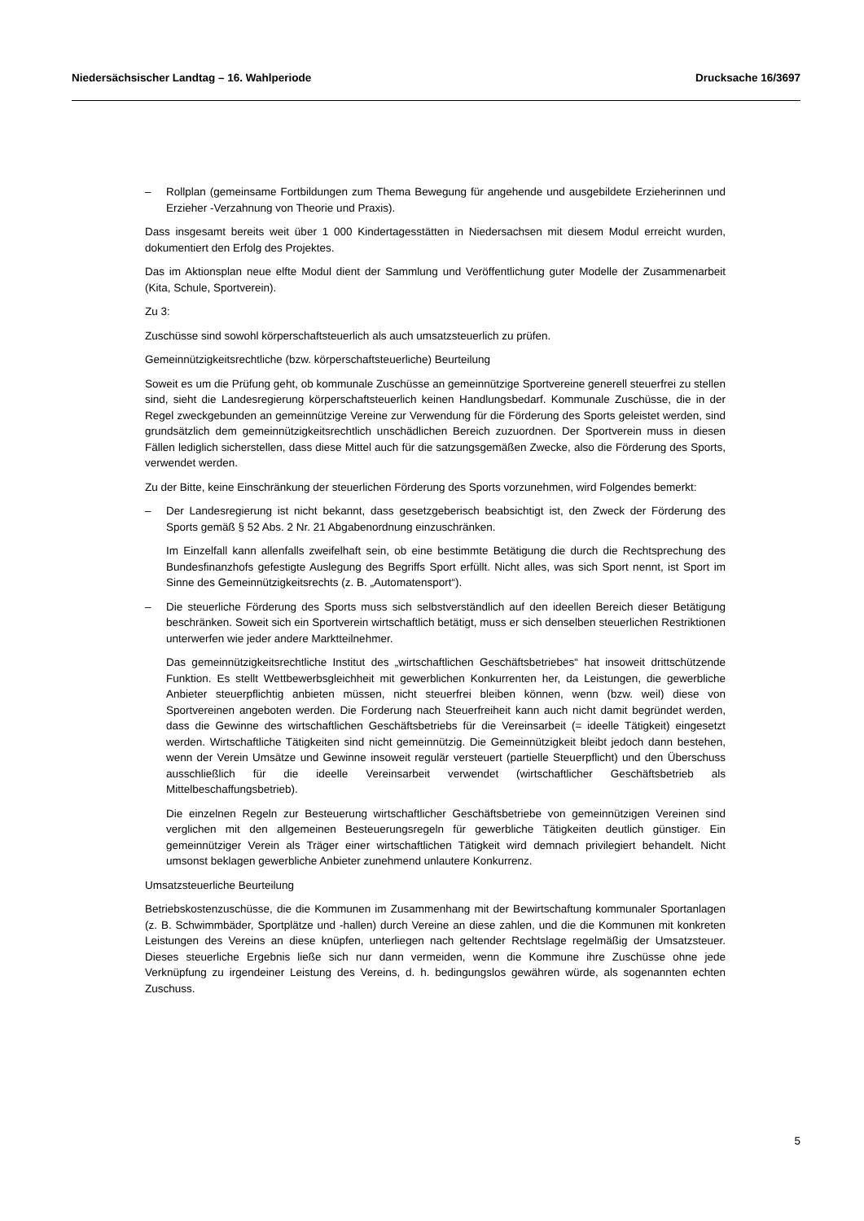Niedersächsischer Landtag – 16. Wahlperiode Drucksache 16/3697
– Rollplan (gemeinsame Fortbildungen zum Thema Bewegung für angehende und ausgebildete Erzieherinnen und Erzieher -Verzahnung von Theorie und Praxis).
Dass insgesamt bereits weit über 1 000 Kindertagesstätten in Niedersachsen mit diesem Modul erreicht wurden, dokumentiert den Erfolg des Projektes.
Das im Aktionsplan neue elfte Modul dient der Sammlung und Veröffentlichung guter Modelle der Zusammenarbeit (Kita, Schule, Sportverein).
Zu 3:
Zuschüsse sind sowohl körperschaftsteuerlich als auch umsatzsteuerlich zu prüfen.
Gemeinnützigkeitsrechtliche (bzw. körperschaftsteuerliche) Beurteilung
Soweit es um die Prüfung geht, ob kommunale Zuschüsse an gemeinnützige Sportvereine generell steuerfrei zu stellen sind, sieht die Landesregierung körperschaftsteuerlich keinen Handlungsbedarf. Kommunale Zuschüsse, die in der Regel zweckgebunden an gemeinnützige Vereine zur Verwendung für die Förderung des Sports geleistet werden, sind grundsätzlich dem gemeinnützigkeitsrechtlich unschädlichen Bereich zuzuordnen. Der Sportverein muss in diesen Fällen lediglich sicherstellen, dass diese Mittel auch für die satzungsgemäßen Zwecke, also die Förderung des Sports, verwendet werden.
Zu der Bitte, keine Einschränkung der steuerlichen Förderung des Sports vorzunehmen, wird Folgendes bemerkt:
– Der Landesregierung ist nicht bekannt, dass gesetzgeberisch beabsichtigt ist, den Zweck der Förderung des Sports gemäß § 52 Abs. 2 Nr. 21 Abgabenordnung einzuschränken.
Im Einzelfall kann allenfalls zweifelhaft sein, ob eine bestimmte Betätigung die durch die Rechtsprechung des Bundesfinanzhofs gefestigte Auslegung des Begriffs Sport erfüllt. Nicht alles, was sich Sport nennt, ist Sport im Sinne des Gemeinnützigkeitsrechts (z. B. „Automatensport“).
– Die steuerliche Förderung des Sports muss sich selbstverständlich auf den ideellen Bereich dieser Betätigung beschränken. Soweit sich ein Sportverein wirtschaftlich betätigt, muss er sich denselben steuerlichen Restriktionen unterwerfen wie jeder andere Marktteilnehmer.
Das gemeinnützigkeitsrechtliche Institut des „wirtschaftlichen Geschäftsbetriebes“ hat insoweit drittschützende Funktion. Es stellt Wettbewerbsgleichheit mit gewerblichen Konkurrenten her, da Leistungen, die gewerbliche Anbieter steuerpflichtig anbieten müssen, nicht steuerfrei bleiben können, wenn (bzw. weil) diese von Sportvereinen angeboten werden. Die Forderung nach Steuerfreiheit kann auch nicht damit begründet werden, dass die Gewinne des wirtschaftlichen Geschäftsbetriebs für die Vereinsarbeit (= ideelle Tätigkeit) eingesetzt werden. Wirtschaftliche Tätigkeiten sind nicht gemeinnützig. Die Gemeinnützigkeit bleibt jedoch dann bestehen, wenn der Verein Umsätze und Gewinne insoweit regulär versteuert (partielle Steuerpflicht) und den Überschuss ausschließlich für die ideelle Vereinsarbeit verwendet (wirtschaftlicher Geschäftsbetrieb als Mittelbeschaffungsbetrieb).
Die einzelnen Regeln zur Besteuerung wirtschaftlicher Geschäftsbetriebe von gemeinnützigen Vereinen sind verglichen mit den allgemeinen Besteuerungsregeln für gewerbliche Tätigkeiten deutlich günstiger. Ein gemeinnütziger Verein als Träger einer wirtschaftlichen Tätigkeit wird demnach privilegiert behandelt. Nicht umsonst beklagen gewerbliche Anbieter zunehmend unlautere Konkurrenz.
Umsatzsteuerliche Beurteilung
Betriebskostenzuschüsse, die die Kommunen im Zusammenhang mit der Bewirtschaftung kommunaler Sportanlagen (z. B. Schwimmbäder, Sportplätze und -hallen) durch Vereine an diese zahlen, und die die Kommunen mit konkreten Leistungen des Vereins an diese knüpfen, unterliegen nach geltender Rechtslage regelmäßig der Umsatzsteuer. Dieses steuerliche Ergebnis ließe sich nur dann vermeiden, wenn die Kommune ihre Zuschüsse ohne jede Verknüpfung zu irgendeiner Leistung des Vereins, d. h. bedingungslos gewähren würde, als sogenannten echten Zuschuss.
5